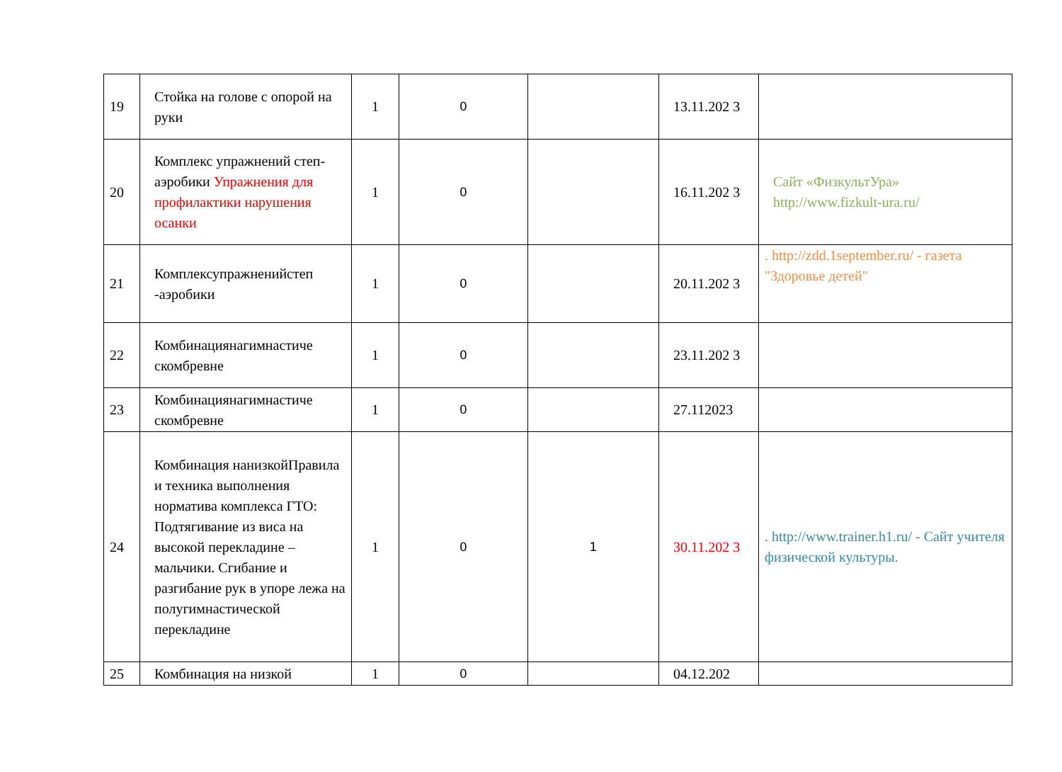| 19 | Стойка на голове с опорой на руки | 1 | 0 | | 13.11.202 3 | |
| 20 | Комплекс упражнений степ-аэробики Упражнения для профилактики нарушения осанки | 1 | 0 | | 16.11.202 3 | Сайт «ФизкультУра» http://www.fizkult-ura.ru/ |
| 21 | Комплексупражненийстеп -аэробики | 1 | 0 | | 20.11.202 3 | . http://zdd.1september.ru/ - газета "Здоровье детей" |
| 22 | Комбинациянагимнастиче скомбревне | 1 | 0 | | 23.11.202 3 | |
| 23 | Комбинациянагимнастиче скомбревне | 1 | 0 | | 27.112023 | |
| 24 | Комбинация нанизкойПравила и техника выполнения норматива комплекса ГТО: Подтягивание из виса на высокой перекладине – мальчики. Сгибание и разгибание рук в упоре лежа на полугимнастической перекладине | 1 | 0 | 1 | 30.11.202 3 | . http://www.trainer.h1.ru/ - Сайт учителя физической культуры. |
| 25 | Комбинация на низкой | 1 | 0 | | 04.12.202 | |